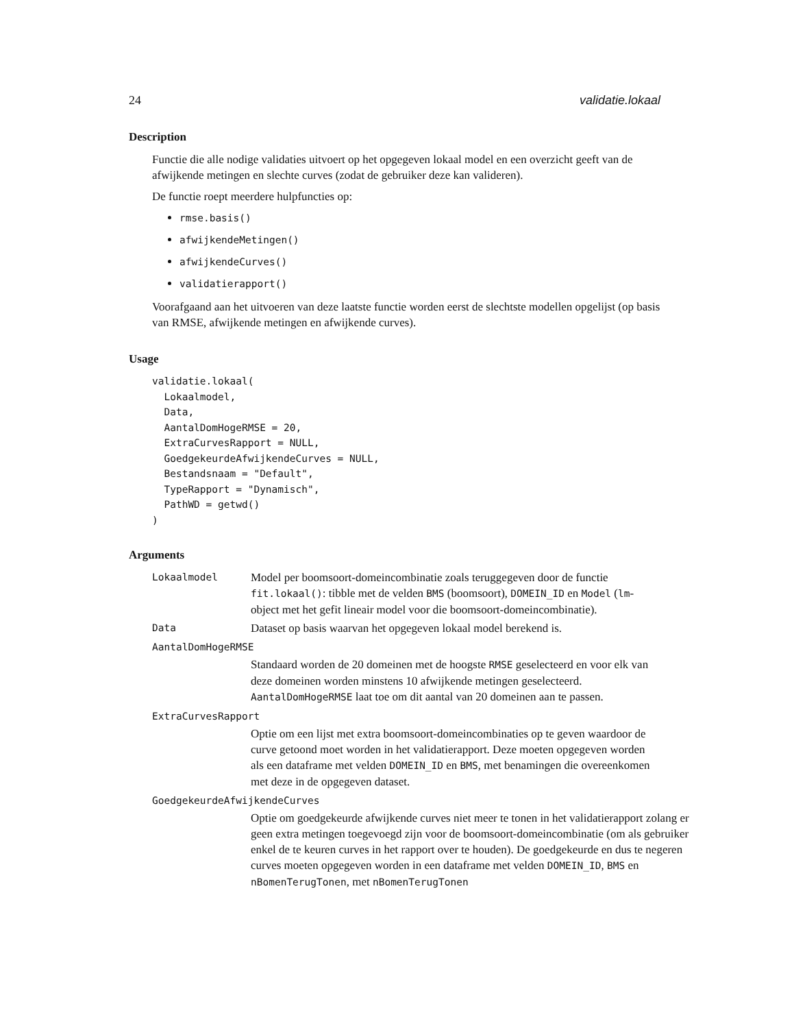24 validatie.lokaal
Description
Functie die alle nodige validaties uitvoert op het opgegeven lokaal model en een overzicht geeft van de afwijkende metingen en slechte curves (zodat de gebruiker deze kan valideren).
De functie roept meerdere hulpfuncties op:
rmse.basis()
afwijkendeMetingen()
afwijkendeCurves()
validatierapport()
Voorafgaand aan het uitvoeren van deze laatste functie worden eerst de slechtste modellen opgelijst (op basis van RMSE, afwijkende metingen en afwijkende curves).
Usage
validatie.lokaal(
  Lokaalmodel,
  Data,
  AantalDomHogeRMSE = 20,
  ExtraCurvesRapport = NULL,
  GoedgekeurdeAfwijkendeCurves = NULL,
  Bestandsnaam = "Default",
  TypeRapport = "Dynamisch",
  PathWD = getwd()
)
Arguments
Lokaalmodel
Model per boomsoort-domeincombinatie zoals teruggegeven door de functie fit.lokaal(): tibble met de velden BMS (boomsoort), DOMEIN_ID en Model (lm-object met het gefit lineair model voor die boomsoort-domeincombinatie).
Data
Dataset op basis waarvan het opgegeven lokaal model berekend is.
AantalDomHogeRMSE
Standaard worden de 20 domeinen met de hoogste RMSE geselecteerd en voor elk van deze domeinen worden minstens 10 afwijkende metingen geselecteerd. AantalDomHogeRMSE laat toe om dit aantal van 20 domeinen aan te passen.
ExtraCurvesRapport
Optie om een lijst met extra boomsoort-domeincombinaties op te geven waardoor de curve getoond moet worden in het validatierapport. Deze moeten opgegeven worden als een dataframe met velden DOMEIN_ID en BMS, met benamingen die overeenkomen met deze in de opgegeven dataset.
GoedgekeurdeAfwijkendeCurves
Optie om goedgekeurde afwijkende curves niet meer te tonen in het validatierapport zolang er geen extra metingen toegevoegd zijn voor de boomsoort-domeincombinatie (om als gebruiker enkel de te keuren curves in het rapport over te houden). De goedgekeurde en dus te negeren curves moeten opgegeven worden in een dataframe met velden DOMEIN_ID, BMS en nBomenTerugTonen, met nBomenTerugTonen